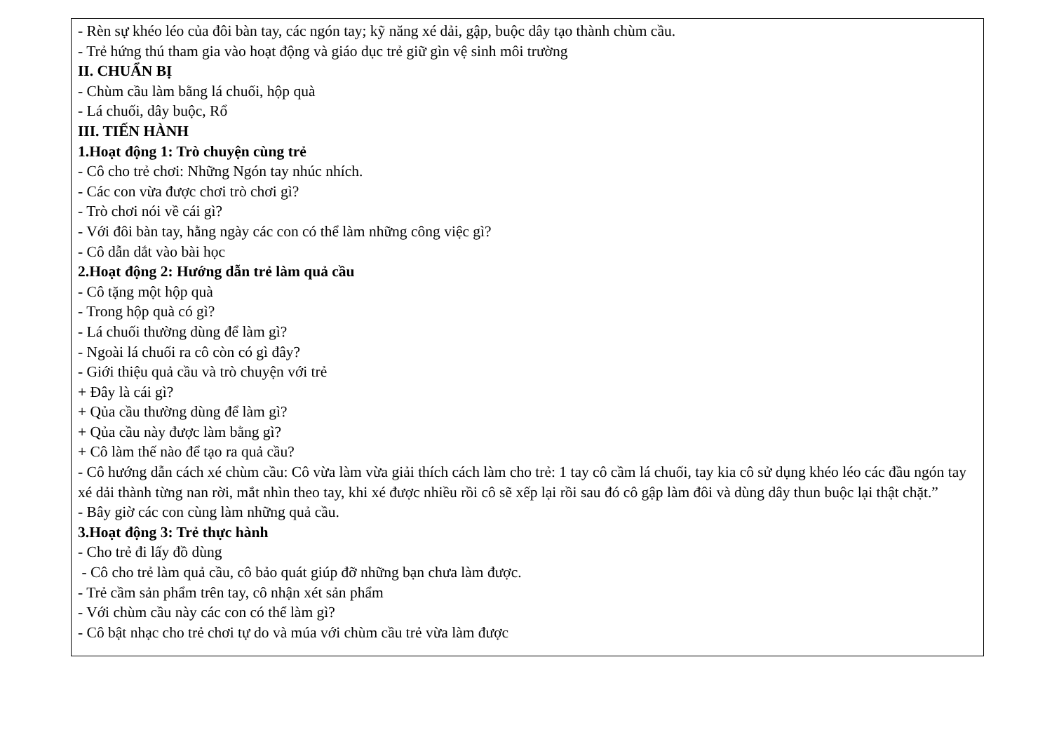- Rèn sự khéo léo của đôi bàn tay, các ngón tay; kỹ năng xé dải, gập, buộc dây tạo thành chùm cầu.
- Trẻ hứng thú tham gia vào hoạt động và giáo dục trẻ giữ gìn vệ sinh môi trường
II. CHUẨN BỊ
- Chùm cầu làm bằng lá chuối, hộp quà
- Lá chuối, dây buộc, Rổ
III. TIẾN HÀNH
1.Hoạt động 1: Trò chuyện cùng trẻ
- Cô cho trẻ chơi: Những Ngón tay nhúc nhích.
- Các con vừa được chơi trò chơi gì?
- Trò chơi nói về cái gì?
- Với đôi bàn tay, hằng ngày các con có thể làm những công việc gì?
- Cô dẫn dắt vào bài học
2.Hoạt động 2: Hướng dẫn trẻ làm quả cầu
- Cô tặng một hộp quà
- Trong hộp quà có gì?
- Lá chuối thường dùng để làm gì?
- Ngoài lá chuối ra cô còn có gì đây?
- Giới thiệu quả cầu và trò chuyện với trẻ
+ Đây là cái gì?
+ Qủa cầu thường dùng để làm gì?
+ Qủa cầu này được làm bằng gì?
+ Cô làm thế nào để tạo ra quả cầu?
- Cô hướng dẫn cách xé chùm cầu: Cô vừa làm vừa giải thích cách làm cho trẻ: 1 tay cô cầm lá chuối, tay kia cô sử dụng khéo léo các đầu ngón tay xé dải thành từng nan rời, mắt nhìn theo tay, khi xé được nhiều rồi cô sẽ xếp lại rồi sau đó cô gập làm đôi và dùng dây thun buộc lại thật chặt.”
- Bây giờ các con cùng làm những quả cầu.
3.Hoạt động 3: Trẻ thực hành
- Cho trẻ đi lấy đồ dùng
- Cô cho trẻ làm quả cầu, cô bảo quát giúp đỡ những bạn chưa làm được.
- Trẻ cầm sản phẩm trên tay, cô nhận xét sản phẩm
- Với chùm cầu này các con có thể làm gì?
- Cô bật nhạc cho trẻ chơi tự do và múa với chùm cầu trẻ vừa làm được